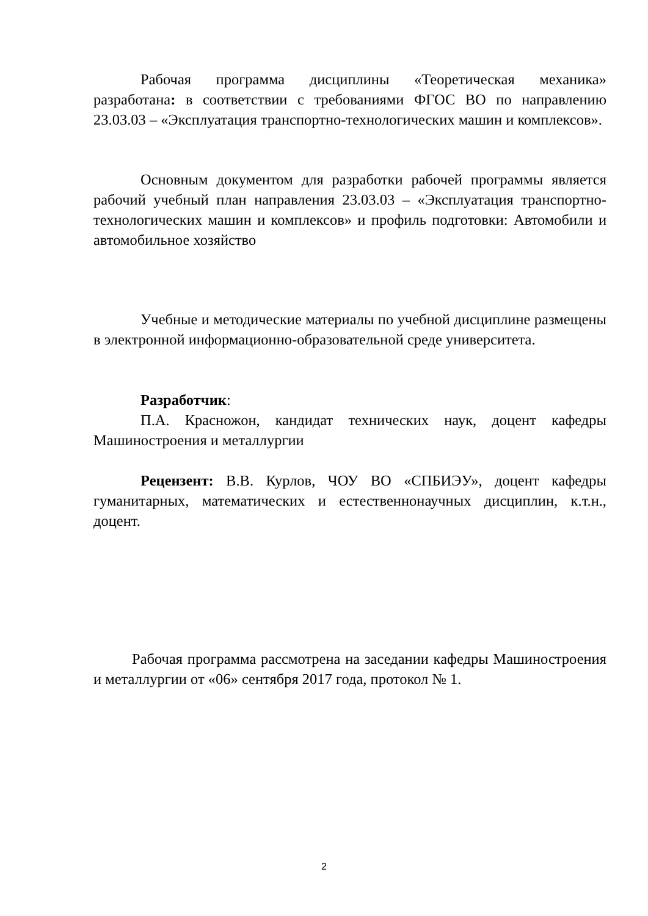Рабочая программа дисциплины «Теоретическая механика» разработана: в соответствии с требованиями ФГОС ВО по направлению 23.03.03 – «Эксплуатация транспортно-технологических машин и комплексов».
Основным документом для разработки рабочей программы является рабочий учебный план направления 23.03.03 – «Эксплуатация транспортно-технологических машин и комплексов» и профиль подготовки: Автомобили и автомобильное хозяйство
Учебные и методические материалы по учебной дисциплине размещены в электронной информационно-образовательной среде университета.
Разработчик:
П.А. Красножон, кандидат технических наук, доцент кафедры Машиностроения и металлургии
Рецензент: В.В. Курлов, ЧОУ ВО «СПБИЭУ», доцент кафедры гуманитарных, математических и естественнонаучных дисциплин, к.т.н., доцент.
Рабочая программа рассмотрена на заседании кафедры Машиностроения и металлургии от «06» сентября 2017 года, протокол № 1.
2